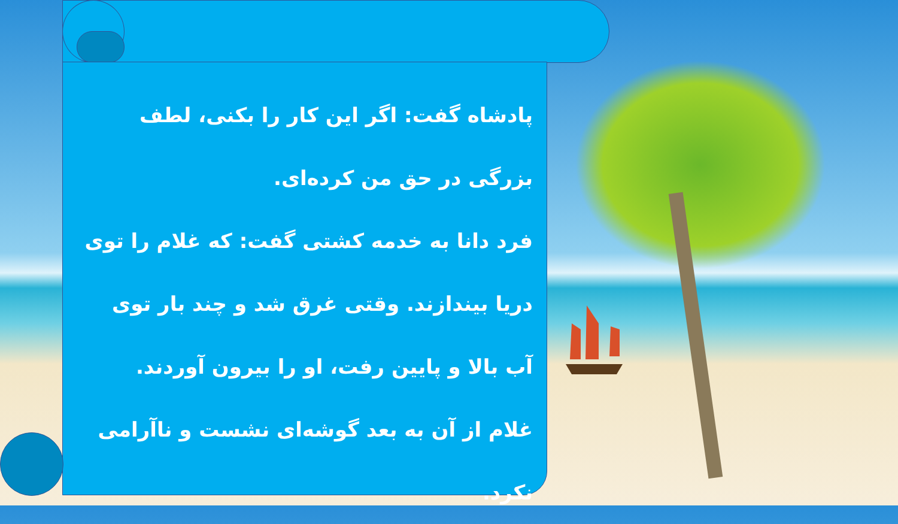پادشاه گفت: اگر این کار را بکنی، لطف بزرگی در حق من کرده‌ای.
فرد دانا به خدمه کشتی گفت: که غلام را توی دریا بیندازند. وقتی غرق شد و چند بار توی آب بالا و پایین رفت، او را بیرون آوردند.
غلام از آن به بعد گوشه‌ای نشست و ناآرامی نکرد.